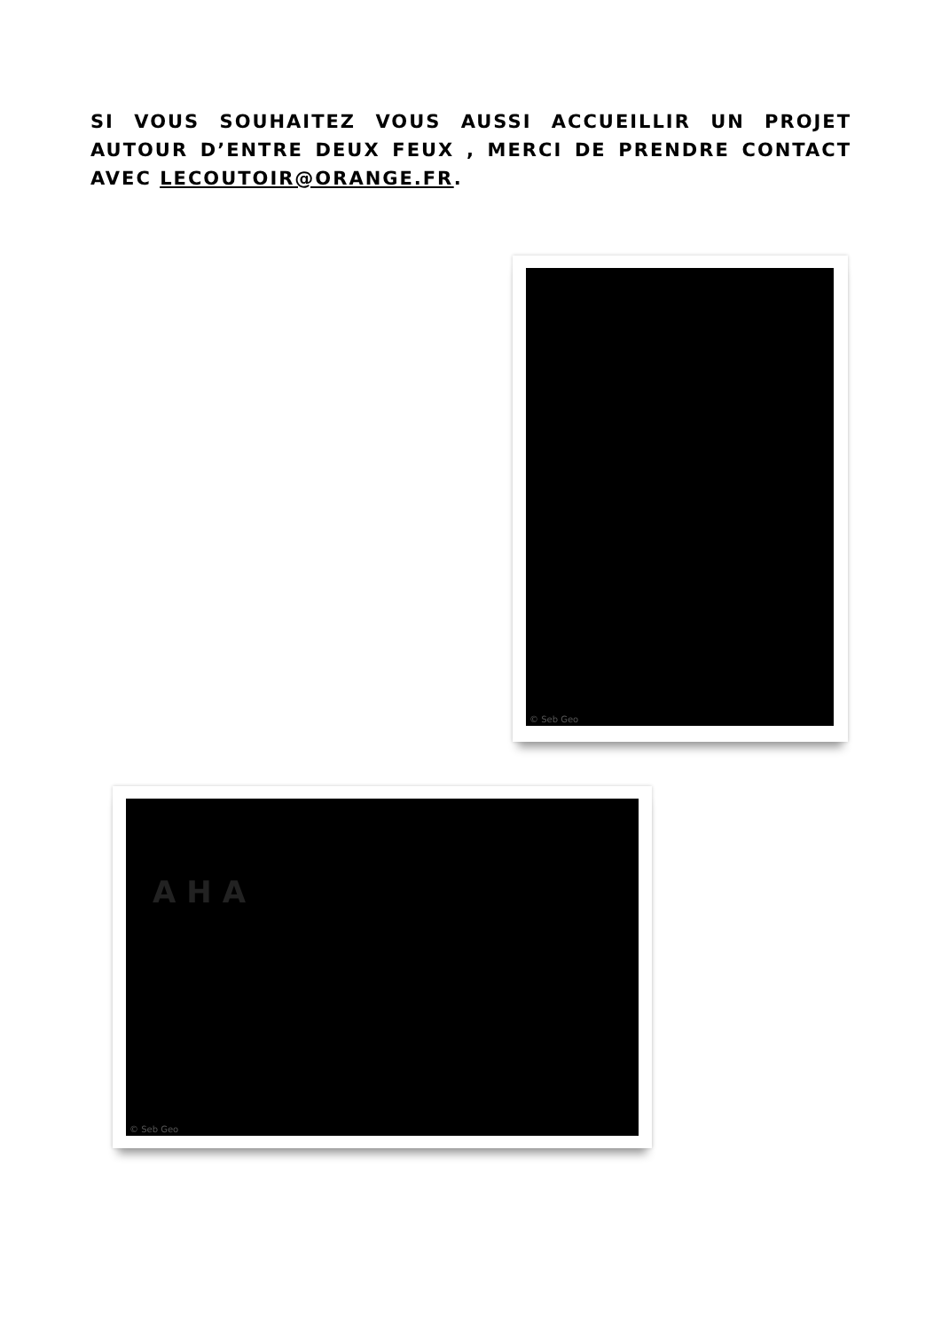SI VOUS SOUHAITEZ VOUS AUSSI ACCUEILLIR UN PROJET AUTOUR D’ENTRE DEUX FEUX , MERCI DE PRENDRE CONTACT AVEC LECOUTOIR@ORANGE.FR.
© Seb Geo
AHA
© Seb Geo